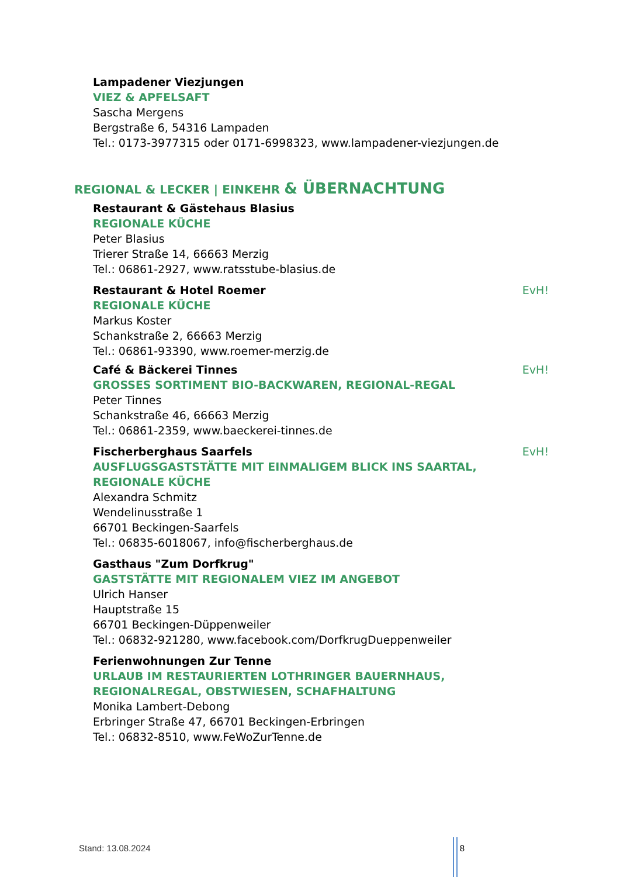Lampadener Viezjungen
VIEZ & APFELSAFT
Sascha Mergens
Bergstraße 6, 54316 Lampaden
Tel.: 0173-3977315 oder 0171-6998323, www.lampadener-viezjungen.de
REGIONAL & LECKER | EINKEHR & ÜBERNACHTUNG
Restaurant & Gästehaus Blasius
REGIONALE KÜCHE
Peter Blasius
Trierer Straße 14, 66663 Merzig
Tel.: 06861-2927, www.ratsstube-blasius.de
Restaurant & Hotel Roemer EvH!
REGIONALE KÜCHE
Markus Koster
Schankstraße 2, 66663 Merzig
Tel.: 06861-93390, www.roemer-merzig.de
Café & Bäckerei Tinnes EvH!
GROSSES SORTIMENT BIO-BACKWAREN, REGIONAL-REGAL
Peter Tinnes
Schankstraße 46, 66663 Merzig
Tel.: 06861-2359, www.baeckerei-tinnes.de
Fischerberghaus Saarfels EvH!
AUSFLUGSGASTSTÄTTE MIT EINMALIGEM BLICK INS SAARTAL,
REGIONALE KÜCHE
Alexandra Schmitz
Wendelinusstraße 1
66701 Beckingen-Saarfels
Tel.: 06835-6018067, info@fischerberghaus.de
Gasthaus "Zum Dorfkrug"
GASTSTÄTTE MIT REGIONALEM VIEZ IM ANGEBOT
Ulrich Hanser
Hauptstraße 15
66701 Beckingen-Düppenweiler
Tel.: 06832-921280, www.facebook.com/DorfkrugDueppenweiler
Ferienwohnungen Zur Tenne
URLAUB IM RESTAURIERTEN LOTHRINGER BAUERNHAUS,
REGIONALREGAL, OBSTWIESEN, SCHAFHALTUNG
Monika Lambert-Debong
Erbringer Straße 47, 66701 Beckingen-Erbringen
Tel.: 06832-8510, www.FeWoZurTenne.de
Stand: 13.08.2024 8